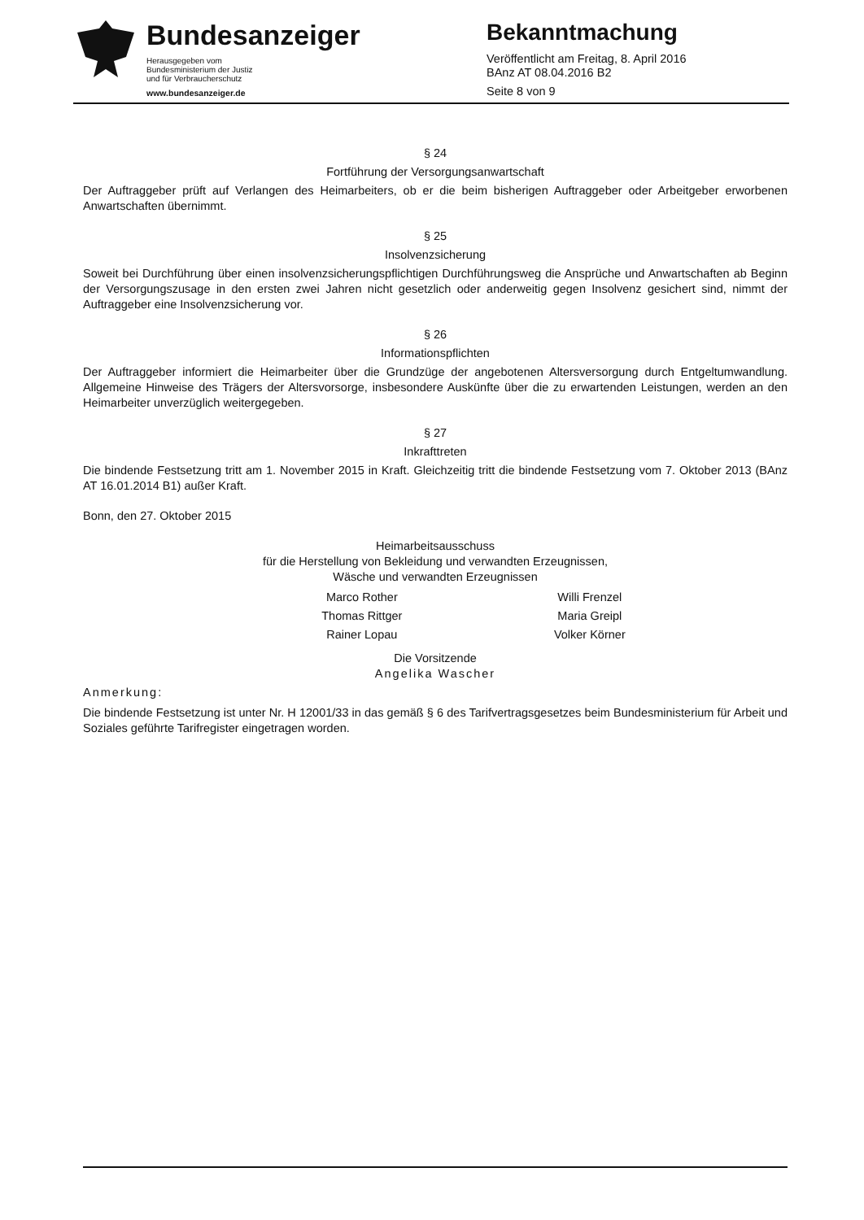Bundesanzeiger
Herausgegeben vom
Bundesministerium der Justiz
und für Verbraucherschutz
www.bundesanzeiger.de
Bekanntmachung
Veröffentlicht am Freitag, 8. April 2016
BAnz AT 08.04.2016 B2
Seite 8 von 9
§ 24
Fortführung der Versorgungsanwartschaft
Der Auftraggeber prüft auf Verlangen des Heimarbeiters, ob er die beim bisherigen Auftraggeber oder Arbeitgeber erworbenen Anwartschaften übernimmt.
§ 25
Insolvenzsicherung
Soweit bei Durchführung über einen insolvenzsicherungspflichtigen Durchführungsweg die Ansprüche und Anwartschaften ab Beginn der Versorgungszusage in den ersten zwei Jahren nicht gesetzlich oder anderweitig gegen Insolvenz gesichert sind, nimmt der Auftraggeber eine Insolvenzsicherung vor.
§ 26
Informationspflichten
Der Auftraggeber informiert die Heimarbeiter über die Grundzüge der angebotenen Altersversorgung durch Entgeltumwandlung. Allgemeine Hinweise des Trägers der Altersvorsorge, insbesondere Auskünfte über die zu erwartenden Leistungen, werden an den Heimarbeiter unverzüglich weitergegeben.
§ 27
Inkrafttreten
Die bindende Festsetzung tritt am 1. November 2015 in Kraft. Gleichzeitig tritt die bindende Festsetzung vom 7. Oktober 2013 (BAnz AT 16.01.2014 B1) außer Kraft.
Bonn, den 27. Oktober 2015
Heimarbeitsausschuss
für die Herstellung von Bekleidung und verwandten Erzeugnissen,
Wäsche und verwandten Erzeugnissen
Marco Rother
Thomas Rittger
Rainer Lopau
Willi Frenzel
Maria Greipl
Volker Körner
Die Vorsitzende
Angelika Wascher
Anmerkung:
Die bindende Festsetzung ist unter Nr. H 12001/33 in das gemäß § 6 des Tarifvertragsgesetzes beim Bundesministerium für Arbeit und Soziales geführte Tarifregister eingetragen worden.